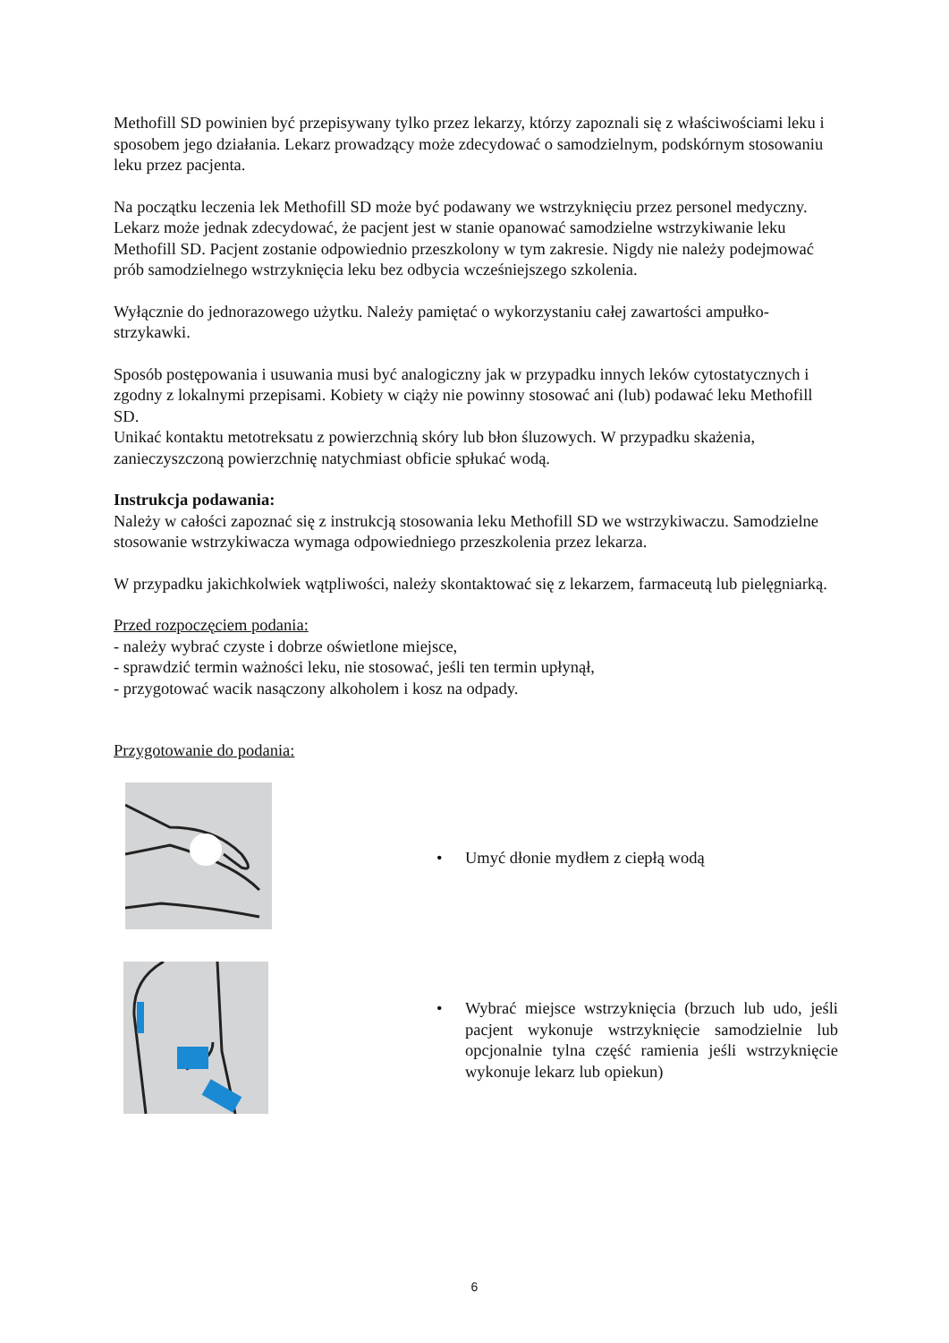Methofill SD powinien być przepisywany tylko przez lekarzy, którzy zapoznali się z właściwościami leku i sposobem jego działania. Lekarz prowadzący może zdecydować o samodzielnym, podskórnym stosowaniu leku przez pacjenta.
Na początku leczenia lek Methofill SD może być podawany we wstrzyknięciu przez personel medyczny. Lekarz może jednak zdecydować, że pacjent jest w stanie opanować samodzielne wstrzykiwanie leku Methofill SD. Pacjent zostanie odpowiednio przeszkolony w tym zakresie. Nigdy nie należy podejmować prób samodzielnego wstrzyknięcia leku bez odbycia wcześniejszego szkolenia.
Wyłącznie do jednorazowego użytku. Należy pamiętać o wykorzystaniu całej zawartości ampułko-strzykawki.
Sposób postępowania i usuwania musi być analogiczny jak w przypadku innych leków cytostatycznych i zgodny z lokalnymi przepisami. Kobiety w ciąży nie powinny stosować ani (lub) podawać leku Methofill SD.
Unikać kontaktu metotreksatu z powierzchnią skóry lub błon śluzowych. W przypadku skażenia, zanieczyszczoną powierzchnię natychmiast obficie spłukać wodą.
Instrukcja podawania:
Należy w całości zapoznać się z instrukcją stosowania leku Methofill SD we wstrzykiwaczu. Samodzielne stosowanie wstrzykiwacza wymaga odpowiedniego przeszkolenia przez lekarza.
W przypadku jakichkolwiek wątpliwości, należy skontaktować się z lekarzem, farmaceutą lub pielęgniarką.
Przed rozpoczęciem podania:
- należy wybrać czyste i dobrze oświetlone miejsce,
- sprawdzić termin ważności leku, nie stosować, jeśli ten termin upłynął,
- przygotować wacik nasączony alkoholem i kosz na odpady.
Przygotowanie do podania:
• Umyć dłonie mydłem z ciepłą wodą
• Wybrać miejsce wstrzyknięcia (brzuch lub udo, jeśli pacjent wykonuje wstrzyknięcie samodzielnie lub opcjonalnie tylna część ramienia jeśli wstrzyknięcie wykonuje lekarz lub opiekun)
6